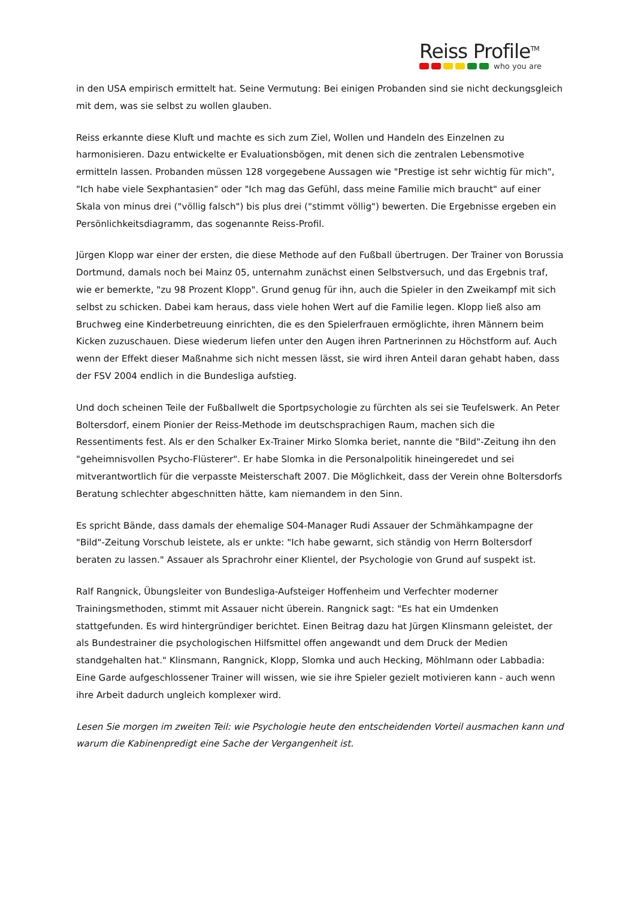Reiss Profile<sup>TM</sup>
who you are
in den USA empirisch ermittelt hat. Seine Vermutung: Bei einigen Probanden sind sie nicht deckungsgleich mit dem, was sie selbst zu wollen glauben.
Reiss erkannte diese Kluft und machte es sich zum Ziel, Wollen und Handeln des Einzelnen zu harmonisieren. Dazu entwickelte er Evaluationsbögen, mit denen sich die zentralen Lebensmotive ermitteln lassen. Probanden müssen 128 vorgegebene Aussagen wie "Prestige ist sehr wichtig für mich", "Ich habe viele Sexphantasien" oder "Ich mag das Gefühl, dass meine Familie mich braucht" auf einer Skala von minus drei ("völlig falsch") bis plus drei ("stimmt völlig") bewerten. Die Ergebnisse ergeben ein Persönlichkeitsdiagramm, das sogenannte Reiss-Profil.
Jürgen Klopp war einer der ersten, die diese Methode auf den Fußball übertrugen. Der Trainer von Borussia Dortmund, damals noch bei Mainz 05, unternahm zunächst einen Selbstversuch, und das Ergebnis traf, wie er bemerkte, "zu 98 Prozent Klopp". Grund genug für ihn, auch die Spieler in den Zweikampf mit sich selbst zu schicken. Dabei kam heraus, dass viele hohen Wert auf die Familie legen. Klopp ließ also am Bruchweg eine Kinderbetreuung einrichten, die es den Spielerfrauen ermöglichte, ihren Männern beim Kicken zuzuschauen. Diese wiederum liefen unter den Augen ihren Partnerinnen zu Höchstform auf. Auch wenn der Effekt dieser Maßnahme sich nicht messen lässt, sie wird ihren Anteil daran gehabt haben, dass der FSV 2004 endlich in die Bundesliga aufstieg.
Und doch scheinen Teile der Fußballwelt die Sportpsychologie zu fürchten als sei sie Teufelswerk. An Peter Boltersdorf, einem Pionier der Reiss-Methode im deutschsprachigen Raum, machen sich die Ressentiments fest. Als er den Schalker Ex-Trainer Mirko Slomka beriet, nannte die "Bild"-Zeitung ihn den "geheimnisvollen Psycho-Flüsterer". Er habe Slomka in die Personalpolitik hineingeredet und sei mitverantwortlich für die verpasste Meisterschaft 2007. Die Möglichkeit, dass der Verein ohne Boltersdorfs Beratung schlechter abgeschnitten hätte, kam niemandem in den Sinn.
Es spricht Bände, dass damals der ehemalige S04-Manager Rudi Assauer der Schmähkampagne der "Bild"-Zeitung Vorschub leistete, als er unkte: "Ich habe gewarnt, sich ständig von Herrn Boltersdorf beraten zu lassen." Assauer als Sprachrohr einer Klientel, der Psychologie von Grund auf suspekt ist.
Ralf Rangnick, Übungsleiter von Bundesliga-Aufsteiger Hoffenheim und Verfechter moderner Trainingsmethoden, stimmt mit Assauer nicht überein. Rangnick sagt: "Es hat ein Umdenken stattgefunden. Es wird hintergründiger berichtet. Einen Beitrag dazu hat Jürgen Klinsmann geleistet, der als Bundestrainer die psychologischen Hilfsmittel offen angewandt und dem Druck der Medien standgehalten hat." Klinsmann, Rangnick, Klopp, Slomka und auch Hecking, Möhlmann oder Labbadia: Eine Garde aufgeschlossener Trainer will wissen, wie sie ihre Spieler gezielt motivieren kann - auch wenn ihre Arbeit dadurch ungleich komplexer wird.
Lesen Sie morgen im zweiten Teil: wie Psychologie heute den entscheidenden Vorteil ausmachen kann und warum die Kabinenpredigt eine Sache der Vergangenheit ist.